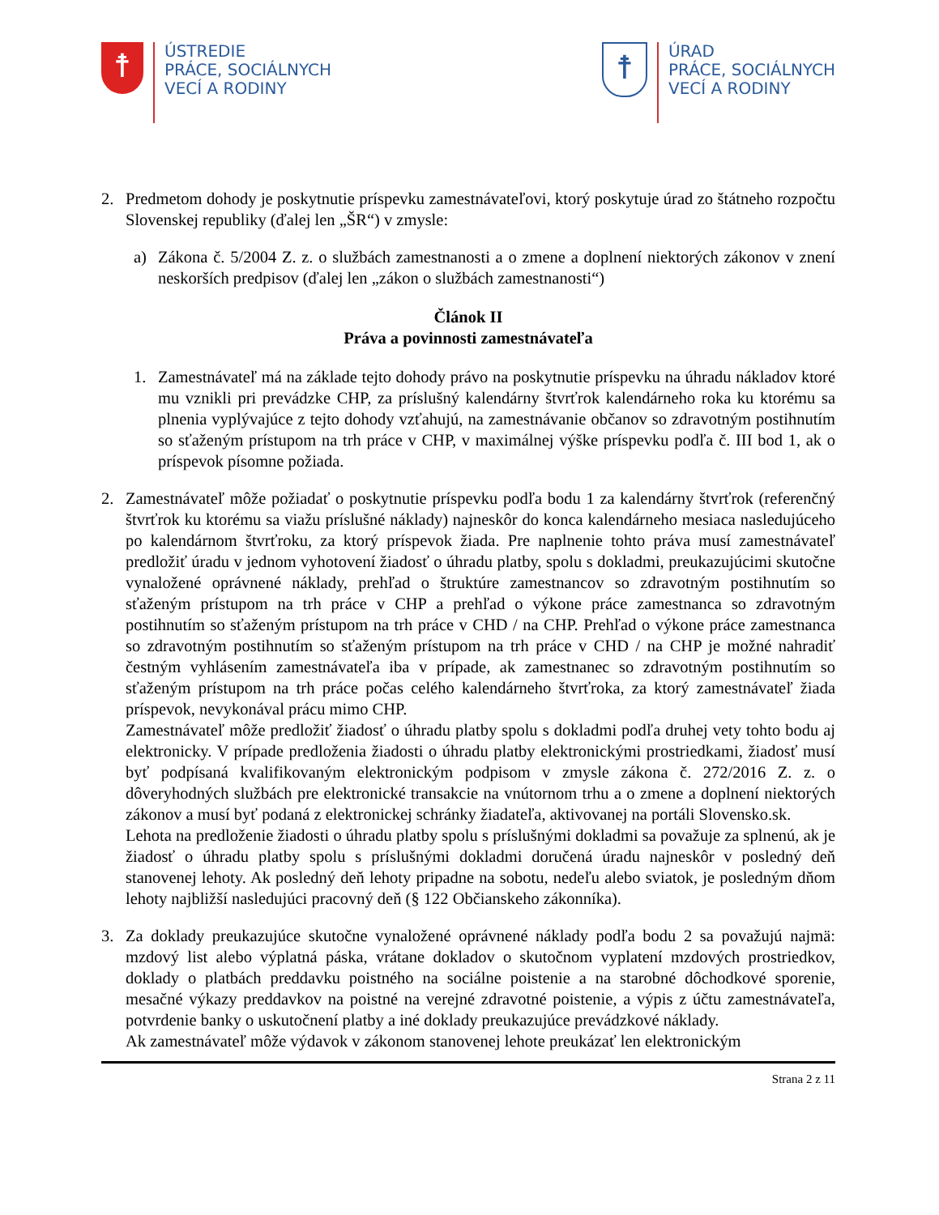☨
ÚSTREDIE
PRÁCE, SOCIÁLNYCH
VECÍ A RODINY
☨
ÚRAD
PRÁCE, SOCIÁLNYCH
VECÍ A RODINY
2. Predmetom dohody je poskytnutie príspevku zamestnávateľovi, ktorý poskytuje úrad zo štátneho rozpočtu Slovenskej republiky (ďalej len „ŠR“) v zmysle:
a) Zákona č. 5/2004 Z. z. o službách zamestnanosti a o zmene a doplnení niektorých zákonov v znení neskorších predpisov (ďalej len „zákon o službách zamestnanosti“)
Článok II
Práva a povinnosti zamestnávateľa
1. Zamestnávateľ má na základe tejto dohody právo na poskytnutie príspevku na úhradu nákladov ktoré mu vznikli pri prevádzke CHP, za príslušný kalendárny štvrťrok kalendárneho roka ku ktorému sa plnenia vyplývajúce z tejto dohody vzťahujú, na zamestnávanie občanov so zdravotným postihnutím so sťaženým prístupom na trh práce v CHP, v maximálnej výške príspevku podľa č. III bod 1, ak o príspevok písomne požiada.
2. Zamestnávateľ môže požiadať o poskytnutie príspevku podľa bodu 1 za kalendárny štvrťrok (referenčný štvrťrok ku ktorému sa viažu príslušné náklady) najneskôr do konca kalendárneho mesiaca nasledujúceho po kalendárnom štvrťroku, za ktorý príspevok žiada. Pre naplnenie tohto práva musí zamestnávateľ predložiť úradu v jednom vyhotovení žiadosť o úhradu platby, spolu s dokladmi, preukazujúcimi skutočne vynaložené oprávnené náklady, prehľad o štruktúre zamestnancov so zdravotným postihnutím so sťaženým prístupom na trh práce v CHP a prehľad o výkone práce zamestnanca so zdravotným postihnutím so sťaženým prístupom na trh práce v CHD / na CHP. Prehľad o výkone práce zamestnanca so zdravotným postihnutím so sťaženým prístupom na trh práce v CHD / na CHP je možné nahradiť čestným vyhlásením zamestnávateľa iba v prípade, ak zamestnanec so zdravotným postihnutím so sťaženým prístupom na trh práce počas celého kalendárneho štvrťroka, za ktorý zamestnávateľ žiada príspevok, nevykonával prácu mimo CHP.
Zamestnávateľ môže predložiť žiadosť o úhradu platby spolu s dokladmi podľa druhej vety tohto bodu aj elektronicky. V prípade predloženia žiadosti o úhradu platby elektronickými prostriedkami, žiadosť musí byť podpísaná kvalifikovaným elektronickým podpisom v zmysle zákona č. 272/2016 Z. z. o dôveryhodných službách pre elektronické transakcie na vnútornom trhu a o zmene a doplnení niektorých zákonov a musí byť podaná z elektronickej schránky žiadateľa, aktivovanej na portáli Slovensko.sk.
Lehota na predloženie žiadosti o úhradu platby spolu s príslušnými dokladmi sa považuje za splnenú, ak je žiadosť o úhradu platby spolu s príslušnými dokladmi doručená úradu najneskôr v posledný deň stanovenej lehoty. Ak posledný deň lehoty pripadne na sobotu, nedeľu alebo sviatok, je posledným dňom lehoty najbližší nasledujúci pracovný deň (§ 122 Občianskeho zákonníka).
3. Za doklady preukazujúce skutočne vynaložené oprávnené náklady podľa bodu 2 sa považujú najmä: mzdový list alebo výplatná páska, vrátane dokladov o skutočnom vyplatení mzdových prostriedkov, doklady o platbách preddavku poistného na sociálne poistenie a na starobné dôchodkové sporenie, mesačné výkazy preddavkov na poistné na verejné zdravotné poistenie, a výpis z účtu zamestnávateľa, potvrdenie banky o uskutočnení platby a iné doklady preukazujúce prevádzkové náklady.
Ak zamestnávateľ môže výdavok v zákonom stanovenej lehote preukázať len elektronickým
Strana 2 z 11